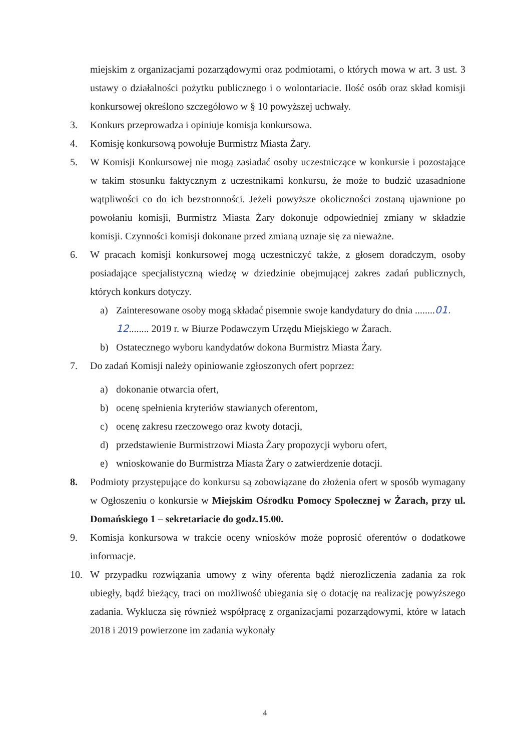miejskim z organizacjami pozarządowymi oraz podmiotami, o których mowa w art. 3 ust. 3 ustawy o działalności pożytku publicznego i o wolontariacie. Ilość osób oraz skład komisji konkursowej określono szczegółowo w § 10 powyższej uchwały.
3. Konkurs przeprowadza i opiniuje komisja konkursowa.
4. Komisję konkursową powołuje Burmistrz Miasta Żary.
5. W Komisji Konkursowej nie mogą zasiadać osoby uczestniczące w konkursie i pozostające w takim stosunku faktycznym z uczestnikami konkursu, że może to budzić uzasadnione wątpliwości co do ich bezstronności. Jeżeli powyższe okoliczności zostaną ujawnione po powołaniu komisji, Burmistrz Miasta Żary dokonuje odpowiedniej zmiany w składzie komisji. Czynności komisji dokonane przed zmianą uznaje się za nieważne.
6. W pracach komisji konkursowej mogą uczestniczyć także, z głosem doradczym, osoby posiadające specjalistyczną wiedzę w dziedzinie obejmującej zakres zadań publicznych, których konkurs dotyczy.
a) Zainteresowane osoby mogą składać pisemnie swoje kandydatury do dnia ........01. 12........ 2019 r. w Biurze Podawczym Urzędu Miejskiego w Żarach.
b) Ostatecznego wyboru kandydatów dokona Burmistrz Miasta Żary.
7. Do zadań Komisji należy opiniowanie zgłoszonych ofert poprzez:
a) dokonanie otwarcia ofert,
b) ocenę spełnienia kryteriów stawianych oferentom,
c) ocenę zakresu rzeczowego oraz kwoty dotacji,
d) przedstawienie Burmistrzowi Miasta Żary propozycji wyboru ofert,
e) wnioskowanie do Burmistrza Miasta Żary o zatwierdzenie dotacji.
8. Podmioty przystępujące do konkursu są zobowiązane do złożenia ofert w sposób wymagany w Ogłoszeniu o konkursie w Miejskim Ośrodku Pomocy Społecznej w Żarach, przy ul. Domańskiego 1 – sekretariacie do godz.15.00.
9. Komisja konkursowa w trakcie oceny wniosków może poprosić oferentów o dodatkowe informacje.
10. W przypadku rozwiązania umowy z winy oferenta bądź nierozliczenia zadania za rok ubiegły, bądź bieżący, traci on możliwość ubiegania się o dotację na realizację powyższego zadania. Wyklucza się również współpracę z organizacjami pozarządowymi, które w latach 2018 i 2019 powierzone im zadania wykonały
4